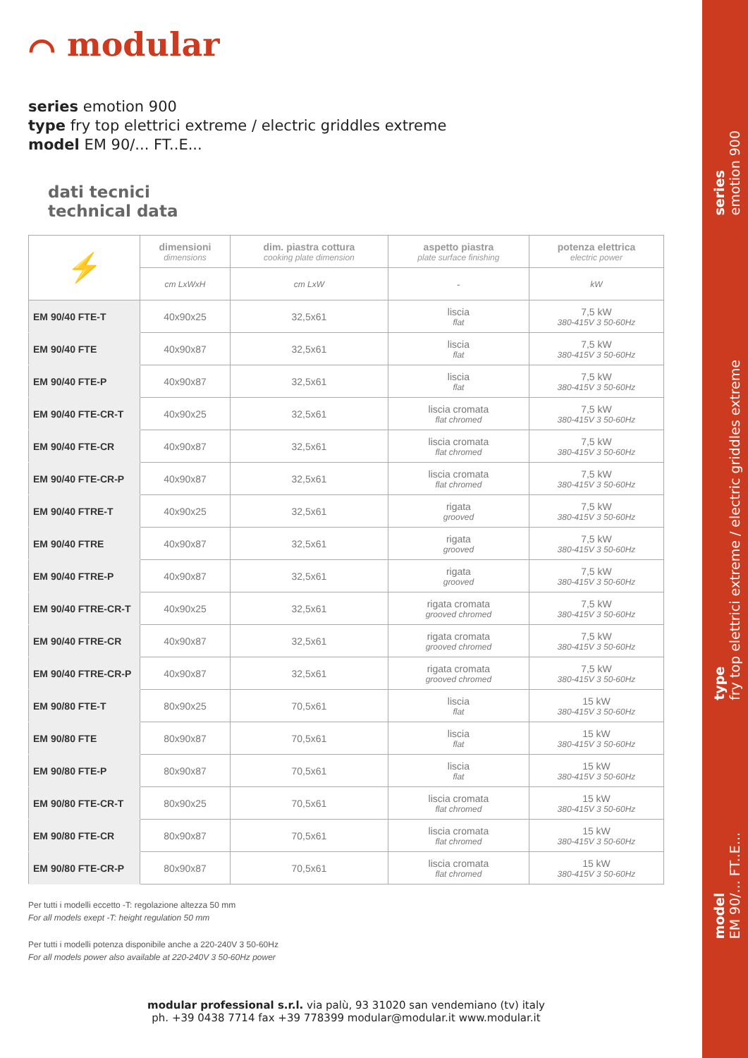⌒ modular
series emotion 900
type fry top elettrici extreme / electric griddles extreme
model EM 90/... FT..E...
dati tecnici
technical data
| ⚡ | dimensioni dimensions | dim. piastra cottura cooking plate dimension | aspetto piastra plate surface finishing | potenza elettrica electric power |
| --- | --- | --- | --- | --- |
| | cm LxWxH | cm LxW | - | kW |
| EM 90/40 FTE-T | 40x90x25 | 32,5x61 | liscia flat | 7,5 kW 380-415V 3 50-60Hz |
| EM 90/40 FTE | 40x90x87 | 32,5x61 | liscia flat | 7,5 kW 380-415V 3 50-60Hz |
| EM 90/40 FTE-P | 40x90x87 | 32,5x61 | liscia flat | 7,5 kW 380-415V 3 50-60Hz |
| EM 90/40 FTE-CR-T | 40x90x25 | 32,5x61 | liscia cromata flat chromed | 7,5 kW 380-415V 3 50-60Hz |
| EM 90/40 FTE-CR | 40x90x87 | 32,5x61 | liscia cromata flat chromed | 7,5 kW 380-415V 3 50-60Hz |
| EM 90/40 FTE-CR-P | 40x90x87 | 32,5x61 | liscia cromata flat chromed | 7,5 kW 380-415V 3 50-60Hz |
| EM 90/40 FTRE-T | 40x90x25 | 32,5x61 | rigata grooved | 7,5 kW 380-415V 3 50-60Hz |
| EM 90/40 FTRE | 40x90x87 | 32,5x61 | rigata grooved | 7,5 kW 380-415V 3 50-60Hz |
| EM 90/40 FTRE-P | 40x90x87 | 32,5x61 | rigata grooved | 7,5 kW 380-415V 3 50-60Hz |
| EM 90/40 FTRE-CR-T | 40x90x25 | 32,5x61 | rigata cromata grooved chromed | 7,5 kW 380-415V 3 50-60Hz |
| EM 90/40 FTRE-CR | 40x90x87 | 32,5x61 | rigata cromata grooved chromed | 7,5 kW 380-415V 3 50-60Hz |
| EM 90/40 FTRE-CR-P | 40x90x87 | 32,5x61 | rigata cromata grooved chromed | 7,5 kW 380-415V 3 50-60Hz |
| EM 90/80 FTE-T | 80x90x25 | 70,5x61 | liscia flat | 15 kW 380-415V 3 50-60Hz |
| EM 90/80 FTE | 80x90x87 | 70,5x61 | liscia flat | 15 kW 380-415V 3 50-60Hz |
| EM 90/80 FTE-P | 80x90x87 | 70,5x61 | liscia flat | 15 kW 380-415V 3 50-60Hz |
| EM 90/80 FTE-CR-T | 80x90x25 | 70,5x61 | liscia cromata flat chromed | 15 kW 380-415V 3 50-60Hz |
| EM 90/80 FTE-CR | 80x90x87 | 70,5x61 | liscia cromata flat chromed | 15 kW 380-415V 3 50-60Hz |
| EM 90/80 FTE-CR-P | 80x90x87 | 70,5x61 | liscia cromata flat chromed | 15 kW 380-415V 3 50-60Hz |
Per tutti i modelli eccetto -T: regolazione altezza 50 mm
For all models exept -T: height regulation 50 mm
Per tutti i modelli potenza disponibile anche a 220-240V 3 50-60Hz
For all models power also available at 220-240V 3 50-60Hz power
modular professional s.r.l. via palù, 93 31020 san vendemiano (tv) italy
ph. +39 0438 7714 fax +39 778399 modular@modular.it www.modular.it
series
emotion 900
type
fry top elettrici extreme / electric griddles extreme
model
EM 90/... FT..E...